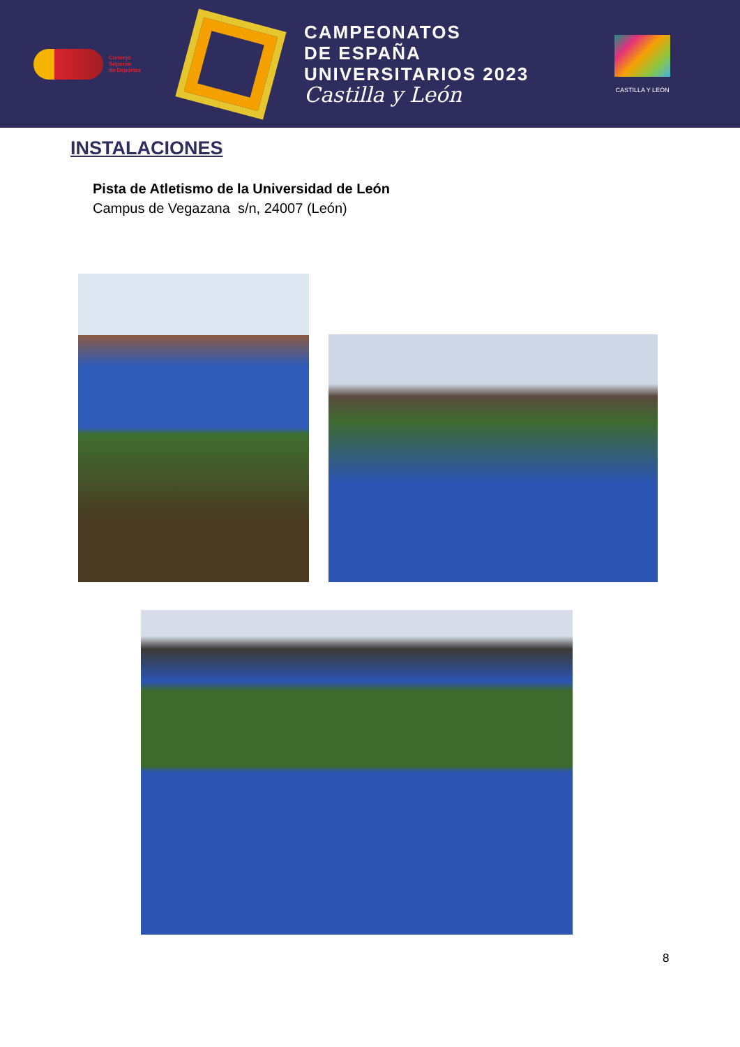Consejo
Superior
de Deportes
CAMPEONATOS
DE ESPAÑA
UNIVERSITARIOS 2023
Castilla y León
CASTILLA Y LEÓN
INSTALACIONES
Pista de Atletismo de la Universidad de León
Campus de Vegazana s/n, 24007 (León)
8